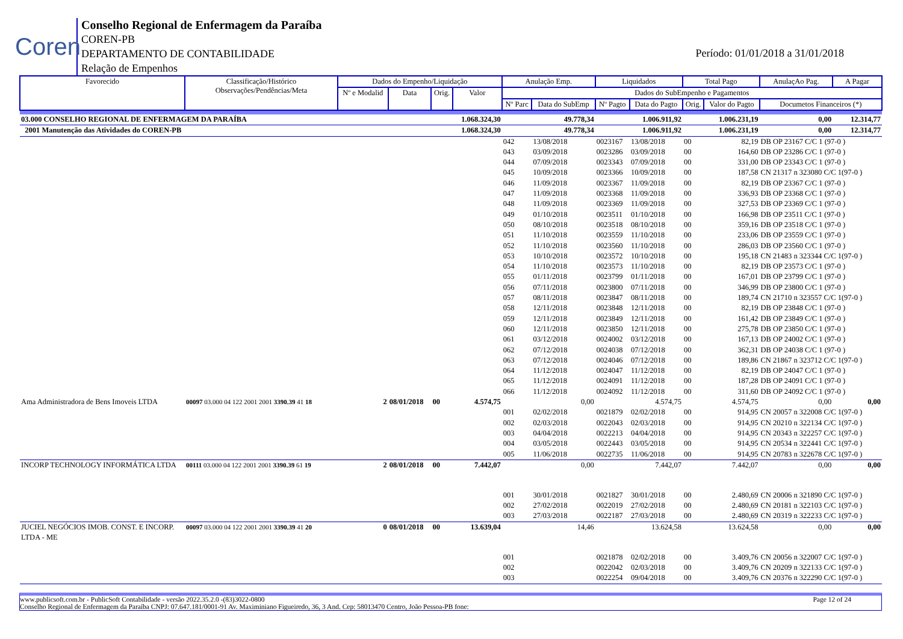Coren
Conselho Regional de Enfermagem da Paraíba
COREN-PB
DEPARTAMENTO DE CONTABILIDADE
Relação de Empenhos
Período: 01/01/2018 a 31/01/2018
| Favorecido | Classificação/Histórico Observações/Pendências/Meta | Dados do Empenho/Liquidação | | | | Anulação Emp. | | Liquidados | | Total Pago | | AnulaçAo Pag. | A Pagar |
| --- | --- | --- | --- | --- | --- | --- | --- | --- | --- | --- | --- | --- | --- |
| | | Nº e Modalid | Data | Orig. | Valor | Dados do SubEmpenho e Pagamentos | | | | | | | |
| | | | | | | Nº Parc | Data do SubEmp | Nº Pagto | Data do Pagto | Orig. | Valor do Pagto | Documetos Financeiros (*) | |
| 03.000 CONSELHO REGIONAL DE ENFERMAGEM DA PARAÍBA | | | | | 1.068.324,30 | 49.778,34 | | 1.006.911,92 | | 1.006.231,19 | | 0,00 | 12.314,77 |
| 2001 Manutenção das Atividades do COREN-PB | | | | | 1.068.324,30 | 49.778,34 | | 1.006.911,92 | | 1.006.231,19 | | 0,00 | 12.314,77 |
| | | | | | | 042 | 13/08/2018 | 0023167 | 13/08/2018 | 00 | 82,19 | DB OP 23167 C/C 1 (97-0 ) | |
| | | | | | | 043 | 03/09/2018 | 0023286 | 03/09/2018 | 00 | 164,60 | DB OP 23286 C/C 1 (97-0 ) | |
| | | | | | | 044 | 07/09/2018 | 0023343 | 07/09/2018 | 00 | 331,00 | DB OP 23343 C/C 1 (97-0 ) | |
| | | | | | | 045 | 10/09/2018 | 0023366 | 10/09/2018 | 00 | 187,58 | CN 21317 n 323080 C/C 1(97-0 ) | |
| | | | | | | 046 | 11/09/2018 | 0023367 | 11/09/2018 | 00 | 82,19 | DB OP 23367 C/C 1 (97-0 ) | |
| | | | | | | 047 | 11/09/2018 | 0023368 | 11/09/2018 | 00 | 336,93 | DB OP 23368 C/C 1 (97-0 ) | |
| | | | | | | 048 | 11/09/2018 | 0023369 | 11/09/2018 | 00 | 327,53 | DB OP 23369 C/C 1 (97-0 ) | |
| | | | | | | 049 | 01/10/2018 | 0023511 | 01/10/2018 | 00 | 166,98 | DB OP 23511 C/C 1 (97-0 ) | |
| | | | | | | 050 | 08/10/2018 | 0023518 | 08/10/2018 | 00 | 359,16 | DB OP 23518 C/C 1 (97-0 ) | |
| | | | | | | 051 | 11/10/2018 | 0023559 | 11/10/2018 | 00 | 233,06 | DB OP 23559 C/C 1 (97-0 ) | |
| | | | | | | 052 | 11/10/2018 | 0023560 | 11/10/2018 | 00 | 286,03 | DB OP 23560 C/C 1 (97-0 ) | |
| | | | | | | 053 | 10/10/2018 | 0023572 | 10/10/2018 | 00 | 195,18 | CN 21483 n 323344 C/C 1(97-0 ) | |
| | | | | | | 054 | 11/10/2018 | 0023573 | 11/10/2018 | 00 | 82,19 | DB OP 23573 C/C 1 (97-0 ) | |
| | | | | | | 055 | 01/11/2018 | 0023799 | 01/11/2018 | 00 | 167,01 | DB OP 23799 C/C 1 (97-0 ) | |
| | | | | | | 056 | 07/11/2018 | 0023800 | 07/11/2018 | 00 | 346,99 | DB OP 23800 C/C 1 (97-0 ) | |
| | | | | | | 057 | 08/11/2018 | 0023847 | 08/11/2018 | 00 | 189,74 | CN 21710 n 323557 C/C 1(97-0 ) | |
| | | | | | | 058 | 12/11/2018 | 0023848 | 12/11/2018 | 00 | 82,19 | DB OP 23848 C/C 1 (97-0 ) | |
| | | | | | | 059 | 12/11/2018 | 0023849 | 12/11/2018 | 00 | 161,42 | DB OP 23849 C/C 1 (97-0 ) | |
| | | | | | | 060 | 12/11/2018 | 0023850 | 12/11/2018 | 00 | 275,78 | DB OP 23850 C/C 1 (97-0 ) | |
| | | | | | | 061 | 03/12/2018 | 0024002 | 03/12/2018 | 00 | 167,13 | DB OP 24002 C/C 1 (97-0 ) | |
| | | | | | | 062 | 07/12/2018 | 0024038 | 07/12/2018 | 00 | 362,31 | DB OP 24038 C/C 1 (97-0 ) | |
| | | | | | | 063 | 07/12/2018 | 0024046 | 07/12/2018 | 00 | 189,86 | CN 21867 n 323712 C/C 1(97-0 ) | |
| | | | | | | 064 | 11/12/2018 | 0024047 | 11/12/2018 | 00 | 82,19 | DB OP 24047 C/C 1 (97-0 ) | |
| | | | | | | 065 | 11/12/2018 | 0024091 | 11/12/2018 | 00 | 187,28 | DB OP 24091 C/C 1 (97-0 ) | |
| | | | | | | 066 | 11/12/2018 | 0024092 | 11/12/2018 | 00 | 311,60 | DB OP 24092 C/C 1 (97-0 ) | |
| Ama Administradora de Bens Imoveis LTDA | 00097 03.000 04 122 2001 2001 3390.39 41 18 | 2 | 08/01/2018 | 00 | 4.574,75 | 0,00 | | 4.574,75 | | 4.574,75 | | 0,00 | 0,00 |
| | | | | | | 001 | 02/02/2018 | 0021879 | 02/02/2018 | 00 | 914,95 | CN 20057 n 322008 C/C 1(97-0 ) | |
| | | | | | | 002 | 02/03/2018 | 0022043 | 02/03/2018 | 00 | 914,95 | CN 20210 n 322134 C/C 1(97-0 ) | |
| | | | | | | 003 | 04/04/2018 | 0022213 | 04/04/2018 | 00 | 914,95 | CN 20343 n 322257 C/C 1(97-0 ) | |
| | | | | | | 004 | 03/05/2018 | 0022443 | 03/05/2018 | 00 | 914,95 | CN 20534 n 322441 C/C 1(97-0 ) | |
| | | | | | | 005 | 11/06/2018 | 0022735 | 11/06/2018 | 00 | 914,95 | CN 20783 n 322678 C/C 1(97-0 ) | |
| INCORP TECHNOLOGY INFORMÁTICA LTDA | 00111 03.000 04 122 2001 2001 3390.39 61 19 | 2 | 08/01/2018 | 00 | 7.442,07 | 0,00 | | 7.442,07 | | 7.442,07 | | 0,00 | 0,00 |
| | | | | | | 001 | 30/01/2018 | 0021827 | 30/01/2018 | 00 | 2.480,69 | CN 20006 n 321890 C/C 1(97-0 ) | |
| | | | | | | 002 | 27/02/2018 | 0022019 | 27/02/2018 | 00 | 2.480,69 | CN 20181 n 322103 C/C 1(97-0 ) | |
| | | | | | | 003 | 27/03/2018 | 0022187 | 27/03/2018 | 00 | 2.480,69 | CN 20319 n 322233 C/C 1(97-0 ) | |
| JUCIEL NEGÓCIOS IMOB. CONST. E INCORP. LTDA - ME | 00097 03.000 04 122 2001 2001 3390.39 41 20 | 0 | 08/01/2018 | 00 | 13.639,04 | 14,46 | | 13.624,58 | | 13.624,58 | | 0,00 | 0,00 |
| | | | | | | 001 | | 0021878 | 02/02/2018 | 00 | 3.409,76 | CN 20056 n 322007 C/C 1(97-0 ) | |
| | | | | | | 002 | | 0022042 | 02/03/2018 | 00 | 3.409,76 | CN 20209 n 322133 C/C 1(97-0 ) | |
| | | | | | | 003 | | 0022254 | 09/04/2018 | 00 | 3.409,76 | CN 20376 n 322290 C/C 1(97-0 ) | |
www.publicsoft.com.br - PublicSoft Contabilidade - versão 2022.35.2.0 -(83)3022-0800 Page 12 of 24
Conselho Regional de Enfermagem da Paraíba CNPJ: 07.647.181/0001-91 Av. Maximiniano Figueiredo, 36, 3 And. Cep: 58013470 Centro, João Pessoa-PB fone: